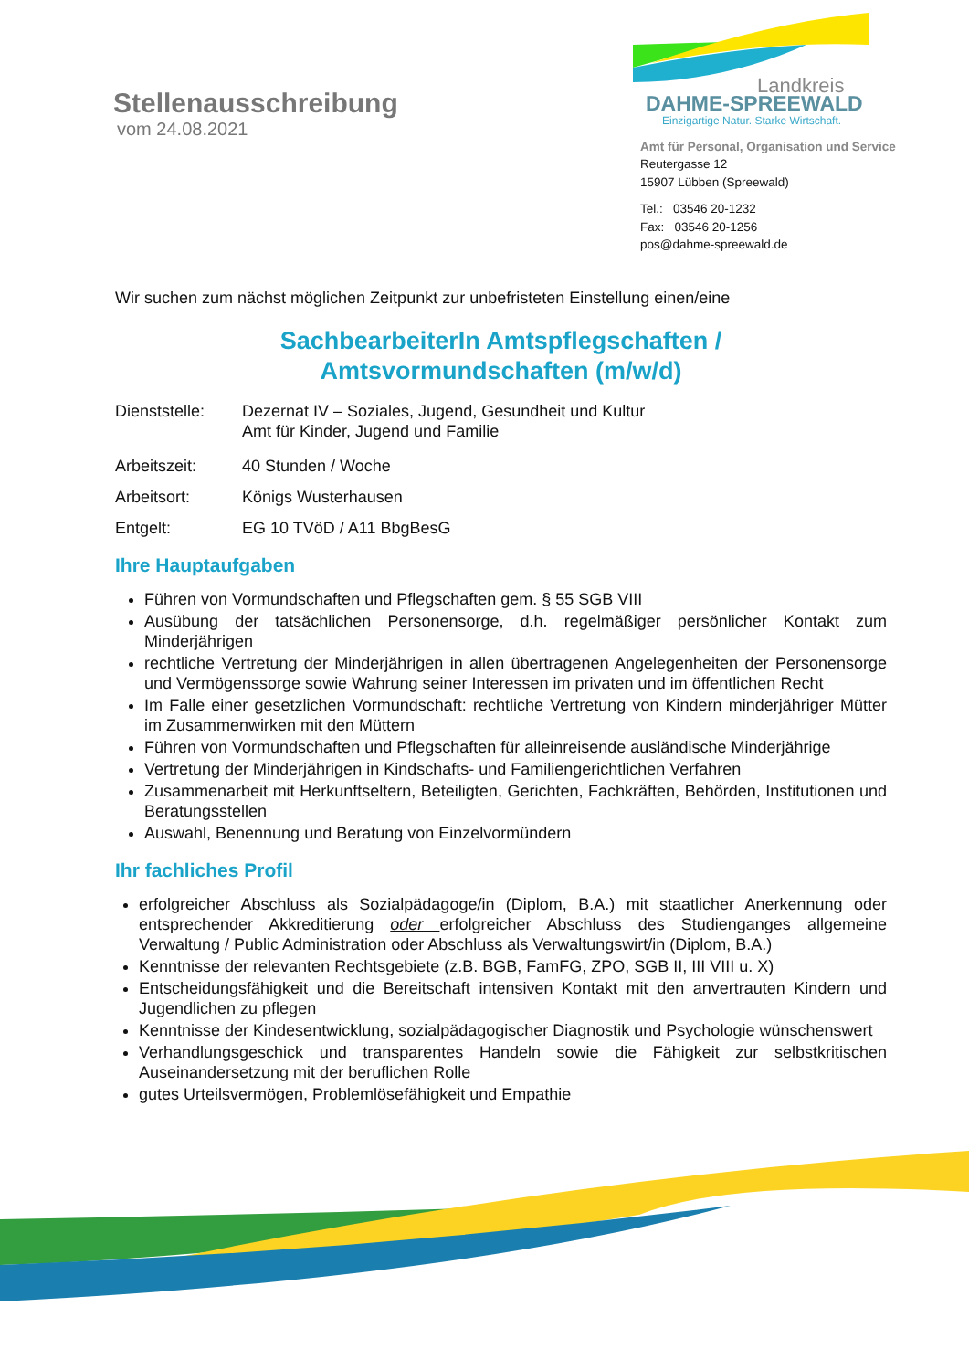Stellenausschreibung
vom 24.08.2021
Landkreis
DAHME-SPREEWALD
Einzigartige Natur. Starke Wirtschaft.
Amt für Personal, Organisation und Service
Reutergasse 12
15907 Lübben (Spreewald)
Tel.: 03546 20-1232
Fax: 03546 20-1256
pos@dahme-spreewald.de
Wir suchen zum nächst möglichen Zeitpunkt zur unbefristeten Einstellung einen/eine
SachbearbeiterIn Amtspflegschaften /
Amtsvormundschaften (m/w/d)
Dienststelle: Dezernat IV – Soziales, Jugend, Gesundheit und Kultur
Amt für Kinder, Jugend und Familie
Arbeitszeit: 40 Stunden / Woche
Arbeitsort: Königs Wusterhausen
Entgelt: EG 10 TVöD / A11 BbgBesG
Ihre Hauptaufgaben
Führen von Vormundschaften und Pflegschaften gem. § 55 SGB VIII
Ausübung der tatsächlichen Personensorge, d.h. regelmäßiger persönlicher Kontakt zum Minderjährigen
rechtliche Vertretung der Minderjährigen in allen übertragenen Angelegenheiten der Personensorge und Vermögenssorge sowie Wahrung seiner Interessen im privaten und im öffentlichen Recht
Im Falle einer gesetzlichen Vormundschaft: rechtliche Vertretung von Kindern minderjähriger Mütter im Zusammenwirken mit den Müttern
Führen von Vormundschaften und Pflegschaften für alleinreisende ausländische Minderjährige
Vertretung der Minderjährigen in Kindschafts- und Familiengerichtlichen Verfahren
Zusammenarbeit mit Herkunftseltern, Beteiligten, Gerichten, Fachkräften, Behörden, Institutionen und Beratungsstellen
Auswahl, Benennung und Beratung von Einzelvormündern
Ihr fachliches Profil
erfolgreicher Abschluss als Sozialpädagoge/in (Diplom, B.A.) mit staatlicher Anerkennung oder entsprechender Akkreditierung oder erfolgreicher Abschluss des Studienganges allgemeine Verwaltung / Public Administration oder Abschluss als Verwaltungswirt/in (Diplom, B.A.)
Kenntnisse der relevanten Rechtsgebiete (z.B. BGB, FamFG, ZPO, SGB II, III VIII u. X)
Entscheidungsfähigkeit und die Bereitschaft intensiven Kontakt mit den anvertrauten Kindern und Jugendlichen zu pflegen
Kenntnisse der Kindesentwicklung, sozialpädagogischer Diagnostik und Psychologie wünschenswert
Verhandlungsgeschick und transparentes Handeln sowie die Fähigkeit zur selbstkritischen Auseinandersetzung mit der beruflichen Rolle
gutes Urteilsvermögen, Problemlösefähigkeit und Empathie